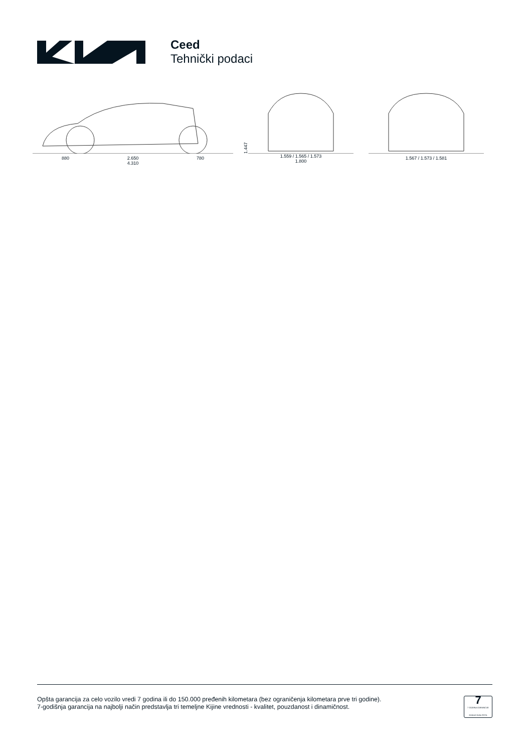Ceed
Tehnički podaci
880 2.650 780
4.310
1.447
1.559 / 1.565 / 1.573
1.800
1.567 / 1.573 / 1.581
Opšta garancija za celo vozilo vredi 7 godina ili do 150.000 pređenih kilometara (bez ograničenja kilometara prve tri godine).
7-godišnja garancija na najbolji način predstavlja tri temeljne Kijine vrednosti - kvalitet, pouzdanost i dinamičnost.
7
7 GODINA GARANCIJE
DOKAZ KVALITETA